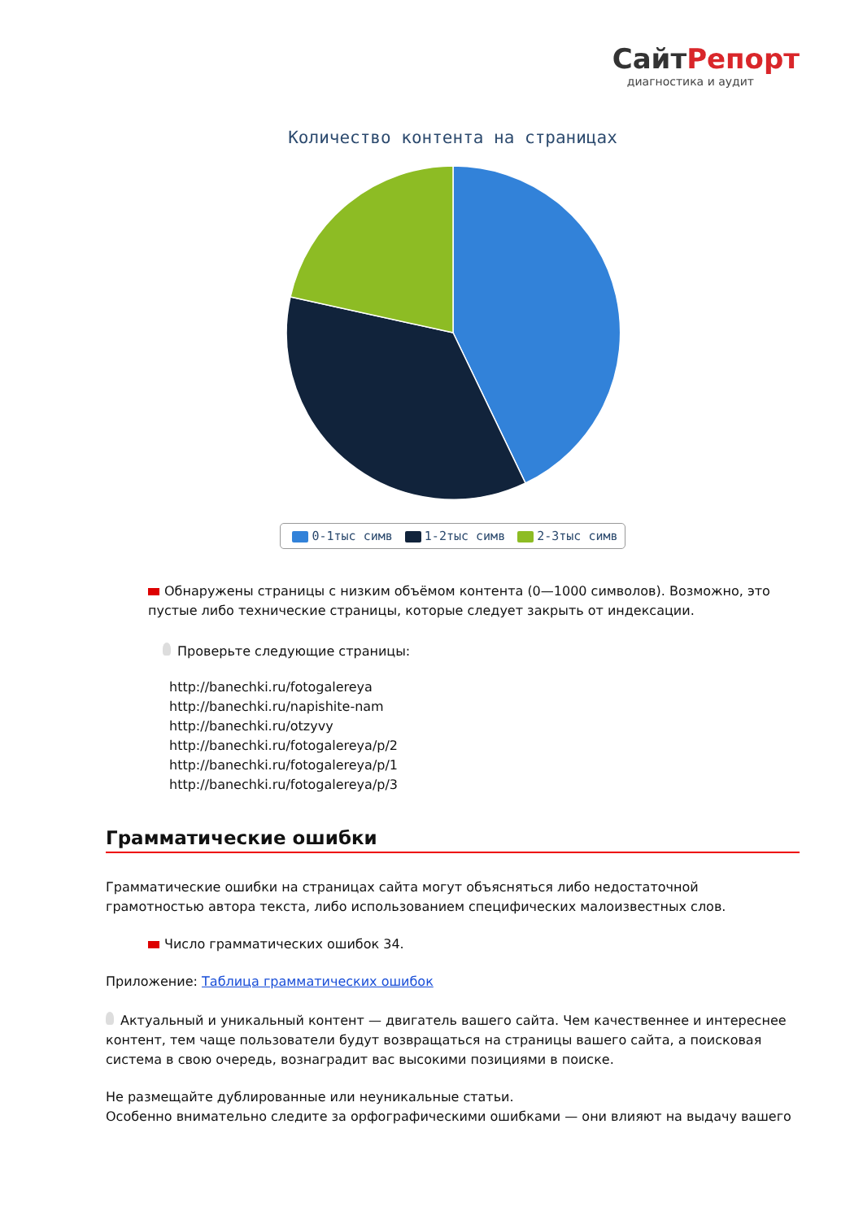СайтРепорт
диагностика и аудит
Количество контента на страницах
0-1тыс симв 1-2тыс симв 2-3тыс симв
Обнаружены страницы с низким объёмом контента (0—1000 символов). Возможно, это пустые либо технические страницы, которые следует закрыть от индексации.
Проверьте следующие страницы:
http://banechki.ru/fotogalereya
http://banechki.ru/napishite-nam
http://banechki.ru/otzyvy
http://banechki.ru/fotogalereya/p/2
http://banechki.ru/fotogalereya/p/1
http://banechki.ru/fotogalereya/p/3
Грамматические ошибки
Грамматические ошибки на страницах сайта могут объясняться либо недостаточной грамотностью автора текста, либо использованием специфических малоизвестных слов.
Число грамматических ошибок 34.
Приложение: Таблица грамматических ошибок
Актуальный и уникальный контент — двигатель вашего сайта. Чем качественнее и интереснее контент, тем чаще пользователи будут возвращаться на страницы вашего сайта, а поисковая система в свою очередь, вознаградит вас высокими позициями в поиске.
Не размещайте дублированные или неуникальные статьи.
Особенно внимательно следите за орфографическими ошибками — они влияют на выдачу вашего